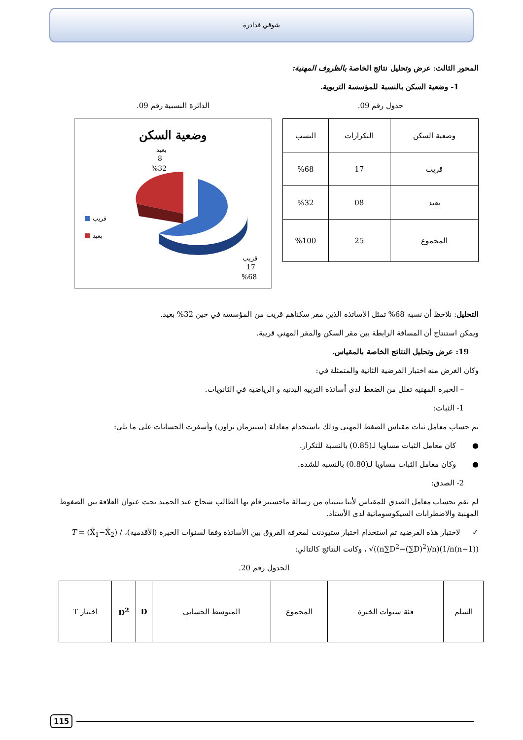شوقي قدادرة
المحور الثالث: عرض وتحليل نتائج الخاصة بالظروف المهنية:
1- وضعية السكن بالنسبة للمؤسسة التربوية.
جدول رقم 09.
| وضعية السكن | التكرارات | النسب |
| --- | --- | --- |
| قريب | 17 | %68 |
| بعيد | 08 | %32 |
| المجموع | 25 | %100 |
الدائرة النسبية رقم 09.
وضعية السكن
قريب
بعيد
بعيد
8
%32
قريب
17
%68
التحليل: نلاحظ أن نسبة 68% تمثل الأساتذة الذين مقر سكناهم قريب من المؤسسة في حين 32% بعيد.
ويمكن استنتاج أن المسافة الرابطة بين مقر السكن والمقر المهني قريبة.
19: عرض وتحليل النتائج الخاصة بالمقياس.
وكان الغرض منه اختبار الفرضية الثانية والمتمثلة في:
– الخبرة المهنية تقلل من الضغط لدى أساتذة التربية البدنية و الرياضية في الثانويات.
1- الثبات:
تم حساب معامل ثبات مقياس الضغط المهني وذلك باستخدام معادلة (سبيرمان براون) وأسفرت الحسابات على ما يلي:
● كان معامل الثبات مساويا لـ(0.85) بالنسبة للتكرار.
● وكان معامل الثبات مساويا لـ(0.80) بالنسبة للشدة.
2- الصدق:
لم نقم بحساب معامل الصدق للمقياس لأننا تبنيناه من رسالة ماجستير قام بها الطالب شحاح عبد الحميد تحت عنوان العلاقة بين الضغوط المهنية والاضطرابات السيكوسوماتية لدى الأستاذ.
✓ لاختبار هذه الفرضية تم استخدام اختبار ستيودنت لمعرفة الفروق بين الأساتذة وفقا لسنوات الخبرة (الأقدمية)، T = (X̄<sub>1</sub>−X̄<sub>2</sub>) / √((n∑D<sup>2</sup>−(∑D)<sup>2</sup>)/n)(1/n(n−1)) ، وكانت النتائج كالتالي:
الجدول رقم 20.
| السلم | فئة سنوات الخبرة | المجموع | المتوسط الحسابي | D | D<sup>2</sup> | اختبار T |
| --- | --- | --- | --- | --- | --- | --- |
115